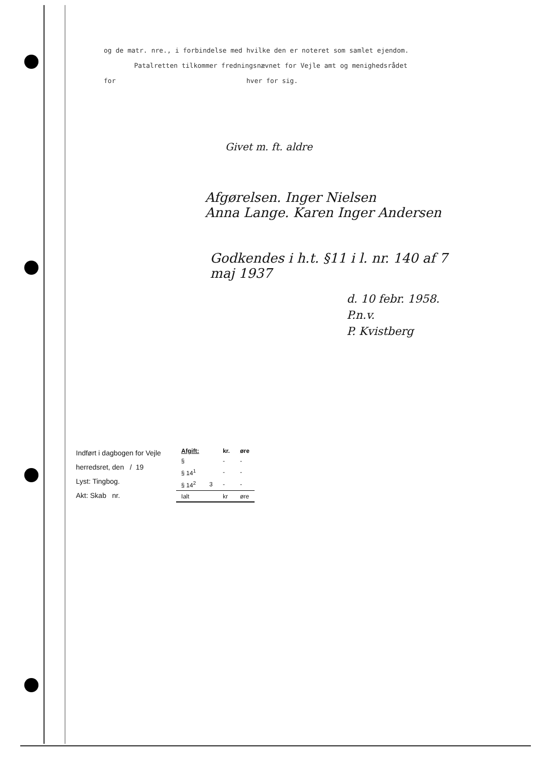og de matr. nre., i forbindelse med hvilke den er noteret som samlet ejendom.
Patalretten tilkommer fredningsnævnet for Vejle amt og menighedsrådet
for hver for sig.
Givet m. ft. aldre
Afgørelsen. Inger Nielsen
Anna Lange. Karen Inger Andersen
Godkendes i h.t. §11 i l. nr. 140 af 7 maj 1937
d. 10 febr. 1958.
P.n.v.
P. Kvistberg
Indført i dagbogen for Vejle
herredsret, den / 19
Lyst: Tingbog.
Akt: Skab nr.
| Afgift: | | kr. | øre |
| --- | --- | --- | --- |
| § | | - | - |
| § 14<sup>1</sup> | | - | - |
| § 14<sup>2</sup> | 3 | - | - |
| Ialt | | kr | øre |